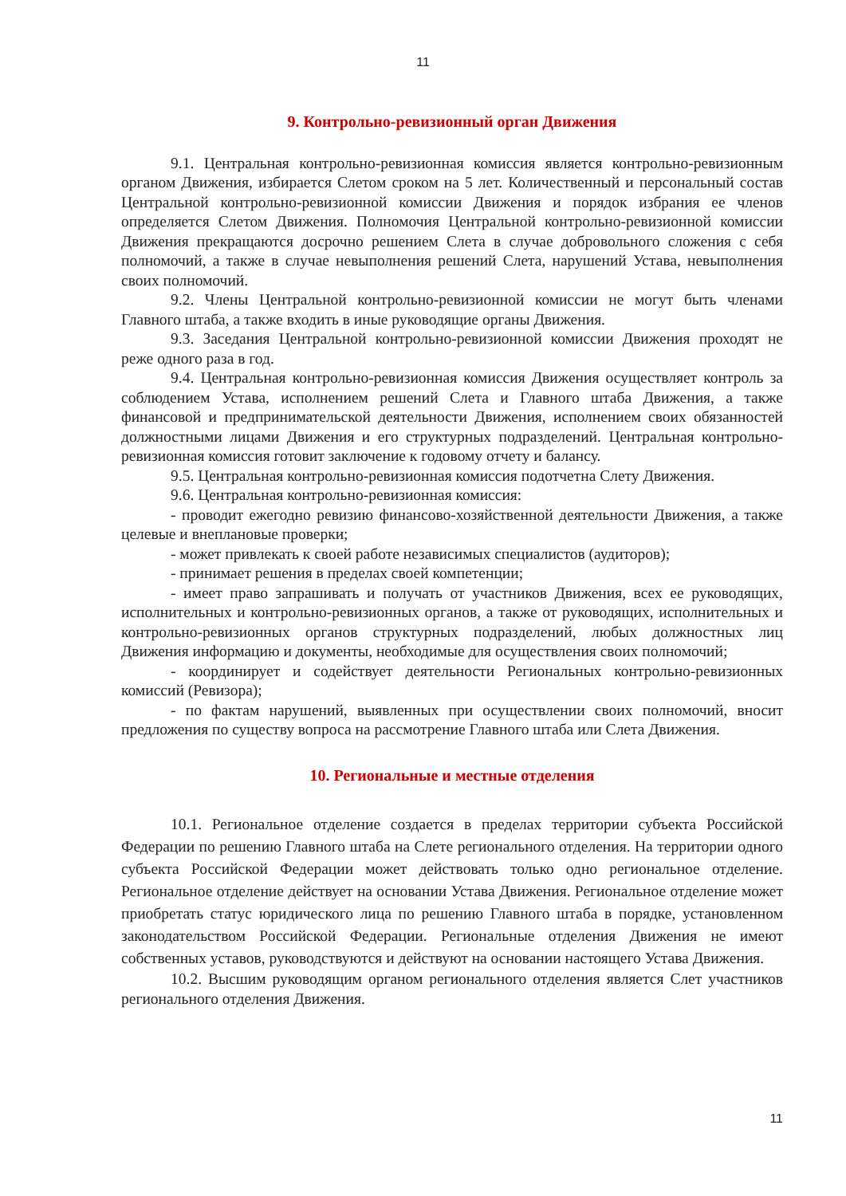11
9. Контрольно-ревизионный орган Движения
9.1. Центральная контрольно-ревизионная комиссия является контрольно-ревизионным органом Движения, избирается Слетом сроком на 5 лет. Количественный и персональный состав Центральной контрольно-ревизионной комиссии Движения и порядок избрания ее членов определяется Слетом Движения. Полномочия Центральной контрольно-ревизионной комиссии Движения прекращаются досрочно решением Слета в случае добровольного сложения с себя полномочий, а также в случае невыполнения решений Слета, нарушений Устава, невыполнения своих полномочий.
9.2. Члены Центральной контрольно-ревизионной комиссии не могут быть членами Главного штаба, а также входить в иные руководящие органы Движения.
9.3. Заседания Центральной контрольно-ревизионной комиссии Движения проходят не реже одного раза в год.
9.4. Центральная контрольно-ревизионная комиссия Движения осуществляет контроль за соблюдением Устава, исполнением решений Слета и Главного штаба Движения, а также финансовой и предпринимательской деятельности Движения, исполнением своих обязанностей должностными лицами Движения и его структурных подразделений. Центральная контрольно-ревизионная комиссия готовит заключение к годовому отчету и балансу.
9.5. Центральная контрольно-ревизионная комиссия подотчетна Слету Движения.
9.6. Центральная контрольно-ревизионная комиссия:
- проводит ежегодно ревизию финансово-хозяйственной деятельности Движения, а также целевые и внеплановые проверки;
- может привлекать к своей работе независимых специалистов (аудиторов);
- принимает решения в пределах своей компетенции;
- имеет право запрашивать и получать от участников Движения, всех ее руководящих, исполнительных и контрольно-ревизионных органов, а также от руководящих, исполнительных и контрольно-ревизионных органов структурных подразделений, любых должностных лиц Движения информацию и документы, необходимые для осуществления своих полномочий;
- координирует и содействует деятельности Региональных контрольно-ревизионных комиссий (Ревизора);
- по фактам нарушений, выявленных при осуществлении своих полномочий, вносит предложения по существу вопроса на рассмотрение Главного штаба или Слета Движения.
10. Региональные и местные отделения
10.1. Региональное отделение создается в пределах территории субъекта Российской Федерации по решению Главного штаба на Слете регионального отделения. На территории одного субъекта Российской Федерации может действовать только одно региональное отделение. Региональное отделение действует на основании Устава Движения. Региональное отделение может приобретать статус юридического лица по решению Главного штаба в порядке, установленном законодательством Российской Федерации. Региональные отделения Движения не имеют собственных уставов, руководствуются и действуют на основании настоящего Устава Движения.
10.2. Высшим руководящим органом регионального отделения является Слет участников регионального отделения Движения.
11